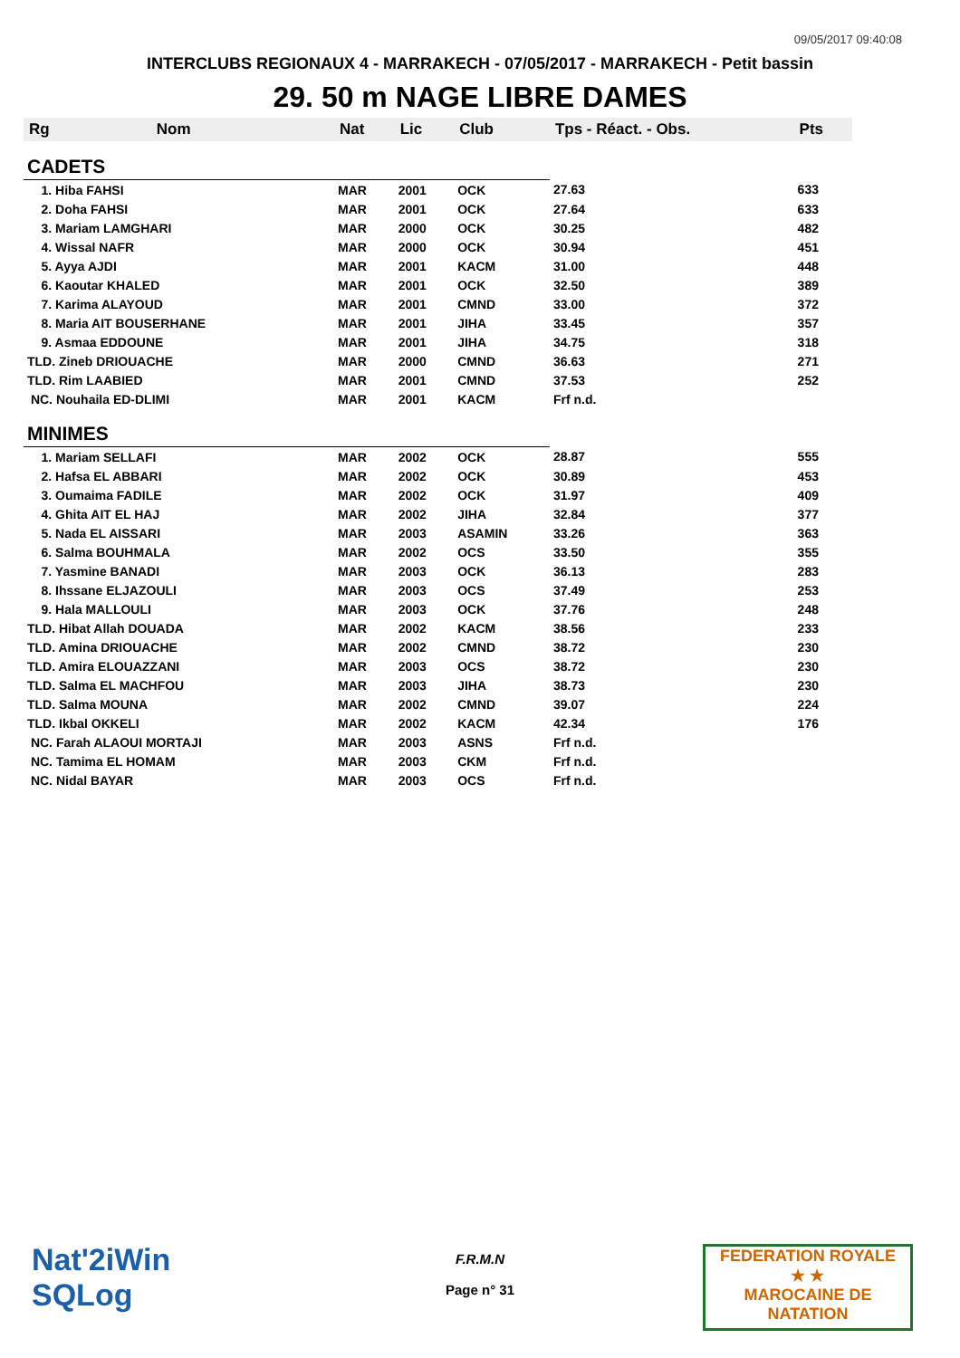09/05/2017 09:40:08
INTERCLUBS REGIONAUX 4 - MARRAKECH - 07/05/2017 - MARRAKECH - Petit bassin
29. 50 m NAGE LIBRE DAMES
| Rg | Nom | Nat | Lic | Club | Tps - Réact. - Obs. | Pts |
| --- | --- | --- | --- | --- | --- | --- |
| CADETS | | | | | | |
| 1. Hiba FAHSI | | MAR | 2001 | OCK | 27.63 | 633 |
| 2. Doha FAHSI | | MAR | 2001 | OCK | 27.64 | 633 |
| 3. Mariam LAMGHARI | | MAR | 2000 | OCK | 30.25 | 482 |
| 4. Wissal NAFR | | MAR | 2000 | OCK | 30.94 | 451 |
| 5. Ayya AJDI | | MAR | 2001 | KACM | 31.00 | 448 |
| 6. Kaoutar KHALED | | MAR | 2001 | OCK | 32.50 | 389 |
| 7. Karima ALAYOUD | | MAR | 2001 | CMND | 33.00 | 372 |
| 8. Maria AIT BOUSERHANE | | MAR | 2001 | JIHA | 33.45 | 357 |
| 9. Asmaa EDDOUNE | | MAR | 2001 | JIHA | 34.75 | 318 |
| TLD. Zineb DRIOUACHE | | MAR | 2000 | CMND | 36.63 | 271 |
| TLD. Rim LAABIED | | MAR | 2001 | CMND | 37.53 | 252 |
| NC. Nouhaila ED-DLIMI | | MAR | 2001 | KACM | Frf n.d. | |
| MINIMES | | | | | | |
| 1. Mariam SELLAFI | | MAR | 2002 | OCK | 28.87 | 555 |
| 2. Hafsa EL ABBARI | | MAR | 2002 | OCK | 30.89 | 453 |
| 3. Oumaima FADILE | | MAR | 2002 | OCK | 31.97 | 409 |
| 4. Ghita AIT EL HAJ | | MAR | 2002 | JIHA | 32.84 | 377 |
| 5. Nada EL AISSARI | | MAR | 2003 | ASAMIN | 33.26 | 363 |
| 6. Salma BOUHMALA | | MAR | 2002 | OCS | 33.50 | 355 |
| 7. Yasmine BANADI | | MAR | 2003 | OCK | 36.13 | 283 |
| 8. Ihssane ELJAZOULI | | MAR | 2003 | OCS | 37.49 | 253 |
| 9. Hala MALLOULI | | MAR | 2003 | OCK | 37.76 | 248 |
| TLD. Hibat Allah DOUADA | | MAR | 2002 | KACM | 38.56 | 233 |
| TLD. Amina DRIOUACHE | | MAR | 2002 | CMND | 38.72 | 230 |
| TLD. Amira ELOUAZZANI | | MAR | 2003 | OCS | 38.72 | 230 |
| TLD. Salma EL MACHFOU | | MAR | 2003 | JIHA | 38.73 | 230 |
| TLD. Salma MOUNA | | MAR | 2002 | CMND | 39.07 | 224 |
| TLD. Ikbal OKKELI | | MAR | 2002 | KACM | 42.34 | 176 |
| NC. Farah ALAOUI MORTAJI | | MAR | 2003 | ASNS | Frf n.d. | |
| NC. Tamima EL HOMAM | | MAR | 2003 | CKM | Frf n.d. | |
| NC. Nidal BAYAR | | MAR | 2003 | OCS | Frf n.d. | |
Nat'2iWin
SQLog
F.R.M.N
Page n° 31
FEDERATION ROYALE
★ ★
MAROCAINE DE NATATION